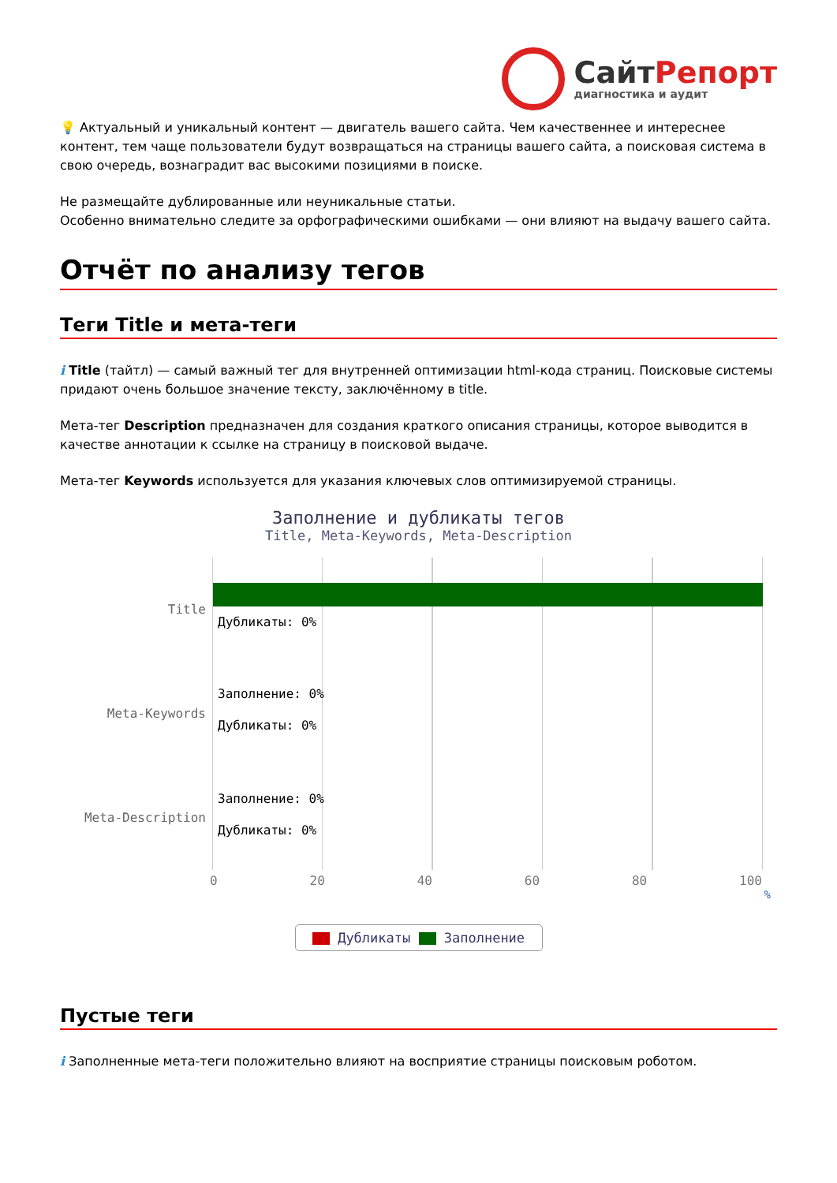СайтРепорт
диагностика и аудит
💡 Актуальный и уникальный контент — двигатель вашего сайта. Чем качественнее и интереснее контент, тем чаще пользователи будут возвращаться на страницы вашего сайта, а поисковая система в свою очередь, вознаградит вас высокими позициями в поиске.
Не размещайте дублированные или неуникальные статьи.
Особенно внимательно следите за орфографическими ошибками — они влияют на выдачу вашего сайта.
Отчёт по анализу тегов
Теги Title и мета-теги
i Title (тайтл) — самый важный тег для внутренней оптимизации html-кода страниц. Поисковые системы придают очень большое значение тексту, заключённому в title.
Мета-тег Description предназначен для создания краткого описания страницы, которое выводится в качестве аннотации к ссылке на страницу в поисковой выдаче.
Мета-тег Keywords используется для указания ключевых слов оптимизируемой страницы.
Заполнение и дубликаты тегов
Title, Meta-Keywords, Meta-Description
Title
Meta-Keywords
Meta-Description
Дубликаты: 0%
Заполнение: 0%
Дубликаты: 0%
Заполнение: 0%
Дубликаты: 0%
0 20 40 60 80 100
%
Дубликаты Заполнение
Пустые теги
i Заполненные мета-теги положительно влияют на восприятие страницы поисковым роботом.